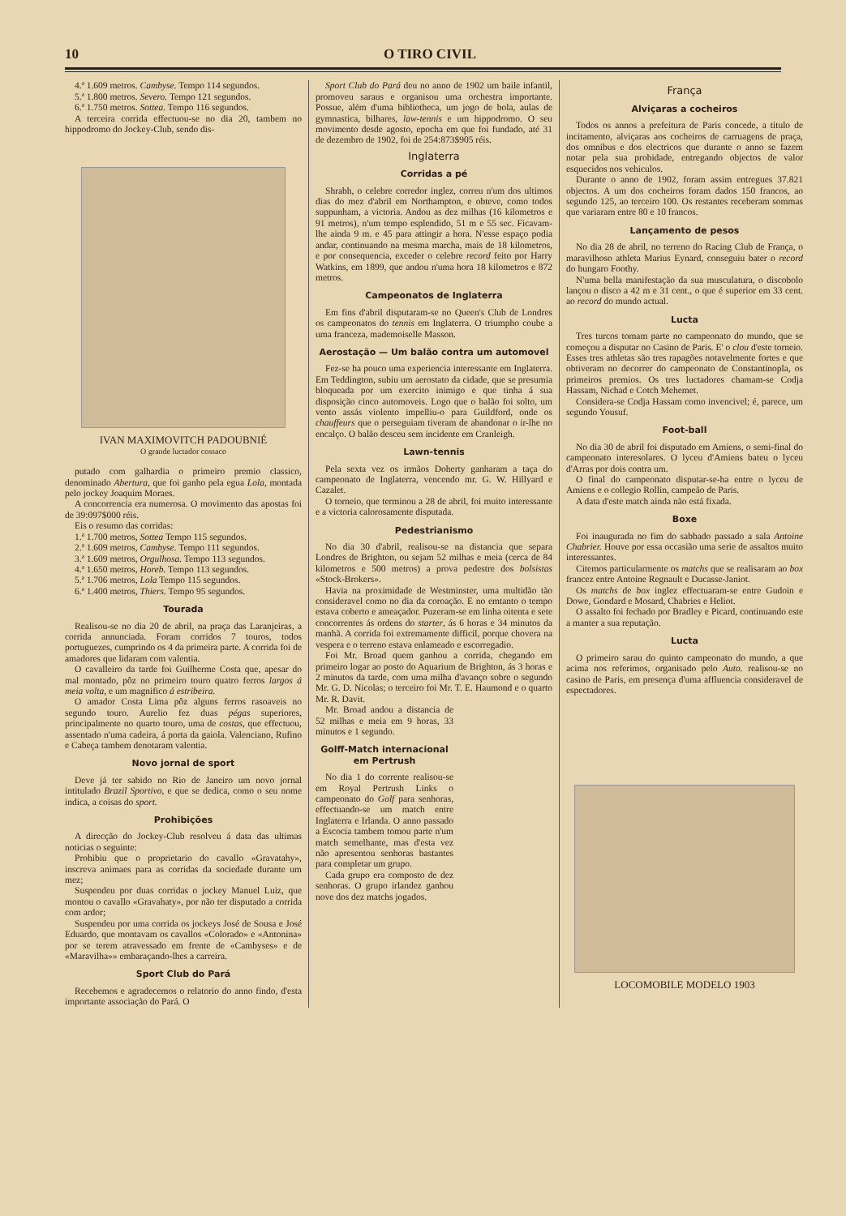10 O TIRO CIVIL
4.ª 1.609 metros. Cambyse. Tempo 114 segundos.
5.ª 1.800 metros. Severo. Tempo 121 segundos.
6.ª 1.750 metros. Sottea. Tempo 116 segundos.
A terceira corrida effectuou-se no dia 20, tambem no hippodromo do Jockey-Club, sendo dis-
IVAN MAXIMOVITCH PADOUBNIÉ
O grande luctador cossaco
putado com galhardia o primeiro premio classico, denominado Abertura, que foi ganho pela egua Lola, montada pelo jockey Joaquim Moraes.
A concorrencia era numerosa. O movimento das apostas foi de 39:097$000 réis.
Eis o resumo das corridas:
1.ª 1.700 metros, Sottea Tempo 115 segundos.
2.ª 1.609 metros, Cambyse. Tempo 111 segundos.
3.ª 1.609 metros, Orgulhosa. Tempo 113 segundos.
4.ª 1.650 metros, Horeb. Tempo 113 segundos.
5.ª 1.706 metros, Lola Tempo 115 segundos.
6.ª 1.400 metros, Thiers. Tempo 95 segundos.
Tourada
Realisou-se no dia 20 de abril, na praça das Laranjeiras, a corrida annunciada. Foram corridos 7 touros, todos portuguezes, cumprindo os 4 da primeira parte. A corrida foi de amadores que lidaram com valentia.
O cavalleiro da tarde foi Guilherme Costa que, apesar do mal montado, pôz no primeiro touro quatro ferros largos á meia volta, e um magnifico á estribeira.
O amador Costa Lima pôz alguns ferros rasoaveis no segundo touro. Aurelio fez duas pégas superiores, principalmente no quarto touro, uma de costas, que effectuou, assentado n'uma cadeira, á porta da gaiola. Valenciano, Rufino e Cabeça tambem denotaram valentia.
Novo jornal de sport
Deve já ter sabido no Rio de Janeiro um novo jornal intitulado Brazil Sportivo, e que se dedica, como o seu nome indica, a coisas do sport.
Prohibições
A direcção do Jockey-Club resolveu á data das ultimas noticias o seguinte:
Prohibiu que o proprietario do cavallo «Gravatahy», inscreva animaes para as corridas da sociedade durante um mez;
Suspendeu por duas corridas o jockey Manuel Luiz, que montou o cavallo «Gravahaty», por não ter disputado a corrida com ardor;
Suspendeu por uma corrida os jockeys José de Sousa e José Eduardo, que montavam os cavallos «Colorado» e «Antonina» por se terem atravessado em frente de «Cambyses» e de «Maravilha»» embaraçando-lhes a carreira.
Sport Club do Pará
Recebemos e agradecemos o relatorio do anno findo, d'esta importante associação do Pará. O
Sport Club do Pará deu no anno de 1902 um baile infantil, promoveu saraus e organisou uma orchestra importante. Possue, além d'uma bibliotheca, um jogo de bola, aulas de gymnastica, bilhares, law-tennis e um hippodromo. O seu movimento desde agosto, epocha em que foi fundado, até 31 de dezembro de 1902, foi de 254:873$905 réis.
Inglaterra
Corridas a pé
Shrabh, o celebre corredor inglez, correu n'um dos ultimos dias do mez d'abril em Northampton, e obteve, como todos suppunham, a victoria. Andou as dez milhas (16 kilometros e 91 metros), n'um tempo esplendido, 51 m e 55 sec. Ficavam-lhe ainda 9 m. e 45 para attingir a hora. N'esse espaço podia andar, continuando na mesma marcha, mais de 18 kilometros, e por consequencia, exceder o celebre record feito por Harry Watkins, em 1899, que andou n'uma hora 18 kilometros e 872 metros.
Campeonatos de Inglaterra
Em fins d'abril disputaram-se no Queen's Club de Londres os campeonatos do tennis em Inglaterra. O triumpho coube a uma franceza, mademoiselle Masson.
Aerostação — Um balão contra um automovel
Fez-se ha pouco uma experiencia interessante em Inglaterra. Em Teddington, subiu um aerostato da cidade, que se presumia bloqueada por um exercito inimigo e que tinha á sua disposição cinco automoveis. Logo que o balão foi solto, um vento assás violento impelliu-o para Guildford, onde os chauffeurs que o perseguiam tiveram de abandonar o ir-lhe no encalço. O balão desceu sem incidente em Cranleigh.
Lawn-tennis
Pela sexta vez os irmãos Doherty ganharam a taça do campeonato de Inglaterra, vencendo mr. G. W. Hillyard e Cazalet.
O torneio, que terminou a 28 de abril, foi muito interessante e a victoria calorosamente disputada.
Pedestrianismo
No dia 30 d'abril, realisou-se na distancia que separa Londres de Brighton, ou sejam 52 milhas e meia (cerca de 84 kilometros e 500 metros) a prova pedestre dos bolsistas «Stock-Brokers».
Havia na proximidade de Westminster, uma multidão tão consideravel como no dia da coroação. E no emtanto o tempo estava coberto e ameaçador. Puzeram-se em linha oitenta e sete concorrentes ás ordens do starter, ás 6 horas e 34 minutos da manhã. A corrida foi extremamente difficil, porque chovera na vespera e o terreno estava enlameado e escorregadio.
Foi Mr. Broad quem ganhou a corrida, chegando em primeiro logar ao posto do Aquarium de Brighton, ás 3 horas e 2 minutos da tarde, com uma milha d'avanço sobre o segundo Mr. G. D. Nicolas; o terceiro foi Mr. T. E. Haumond e o quarto Mr. R. Davit.
Mr. Broad andou a distancia de 52 milhas e meia em 9 horas, 33 minutos e 1 segundo.
Golff-Match internacional em Pertrush
No dia 1 do corrente realisou-se em Royal Pertrush Links o campeonato do Golf para senhoras, effectuando-se um match entre Inglaterra e Irlanda. O anno passado a Escocia tambem tomou parte n'um match semelhante, mas d'esta vez não apresentou senhoras bastantes para completar um grupo.
Cada grupo era composto de dez senhoras. O grupo irlandez ganhou nove dos dez matchs jogados.
França
Alviçaras a cocheiros
Todos os annos a prefeitura de Paris concede, a titulo de incitamento, alviçaras aos cocheiros de carruagens de praça, dos omnibus e dos electricos que durante o anno se fazem notar pela sua probidade, entregando objectos de valor esquecidos nos vehiculos.
Durante o anno de 1902, foram assim entregues 37.821 objectos. A um dos cocheiros foram dados 150 francos, ao segundo 125, ao terceiro 100. Os restantes receberam sommas que variaram entre 80 e 10 francos.
Lançamento de pesos
No dia 28 de abril, no terreno do Racing Club de França, o maravilhoso athleta Marius Eynard, conseguiu bater o record do hungaro Foothy.
N'uma bella manifestação da sua musculatura, o discobolo lançou o disco a 42 m e 31 cent., o que é superior em 33 cent. ao record do mundo actual.
Lucta
Tres turcos tomam parte no campeonato do mundo, que se começou a disputar no Casino de Paris. E' o clou d'este torneio. Esses tres athletas são tres rapagões notavelmente fortes e que obtiveram no decorrer do campeonato de Constantinopla, os primeiros premios. Os tres luctadores chamam-se Codja Hassam, Nichad e Cotch Mehemet.
Considera-se Codja Hassam como invencivel; é, parece, um segundo Yousuf.
Foot-ball
No dia 30 de abril foi disputado em Amiens, o semi-final do campeonato interesolares. O lyceu d'Amiens bateu o lyceu d'Arras por dois contra um.
O final do campeonato disputar-se-ha entre o lyceu de Amiens e o collegio Rollin, campeão de Paris.
A data d'este match ainda não está fixada.
Boxe
Foi inaugurada no fim do sabbado passado a sala Antoine Chabrier. Houve por essa occasião uma serie de assaltos muito interessantes.
Citemos particularmente os matchs que se realisaram ao box francez entre Antoine Regnault e Ducasse-Janiot.
Os matchs de box inglez effectuaram-se entre Gudoin e Dowe, Gondard e Mosard, Chabries e Heliot.
O assalto foi fechado por Bradley e Picard, continuando este a manter a sua reputação.
Lucta
O primeiro sarau do quinto campeonato do mundo, a que acima nos referimos, organisado pelo Auto. realisou-se no casino de Paris, em presença d'uma affluencia consideravel de espectadores.
LOCOMOBILE MODELO 1903